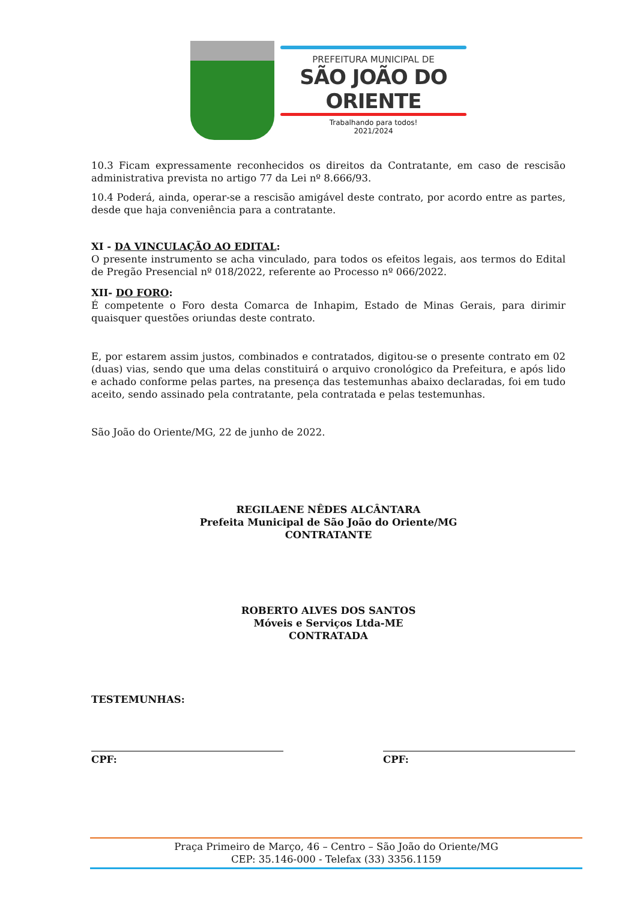PREFEITURA MUNICIPAL DE
SÃO JOÃO DO ORIENTE
Trabalhando para todos!
2021/2024
10.3 Ficam expressamente reconhecidos os direitos da Contratante, em caso de rescisão administrativa prevista no artigo 77 da Lei nº 8.666/93.
10.4 Poderá, ainda, operar-se a rescisão amigável deste contrato, por acordo entre as partes, desde que haja conveniência para a contratante.
XI - DA VINCULAÇÃO AO EDITAL:
O presente instrumento se acha vinculado, para todos os efeitos legais, aos termos do Edital de Pregão Presencial nº 018/2022, referente ao Processo nº 066/2022.
XII- DO FORO:
É competente o Foro desta Comarca de Inhapim, Estado de Minas Gerais, para dirimir quaisquer questões oriundas deste contrato.
E, por estarem assim justos, combinados e contratados, digitou-se o presente contrato em 02 (duas) vias, sendo que uma delas constituirá o arquivo cronológico da Prefeitura, e após lido e achado conforme pelas partes, na presença das testemunhas abaixo declaradas, foi em tudo aceito, sendo assinado pela contratante, pela contratada e pelas testemunhas.
São João do Oriente/MG, 22 de junho de 2022.
REGILAENE NÊDES ALCÂNTARA
Prefeita Municipal de São João do Oriente/MG
CONTRATANTE
ROBERTO ALVES DOS SANTOS
Móveis e Serviços Ltda-ME
CONTRATADA
TESTEMUNHAS:
CPF: CPF:
Praça Primeiro de Março, 46 – Centro – São João do Oriente/MG
CEP: 35.146-000 - Telefax (33) 3356.1159